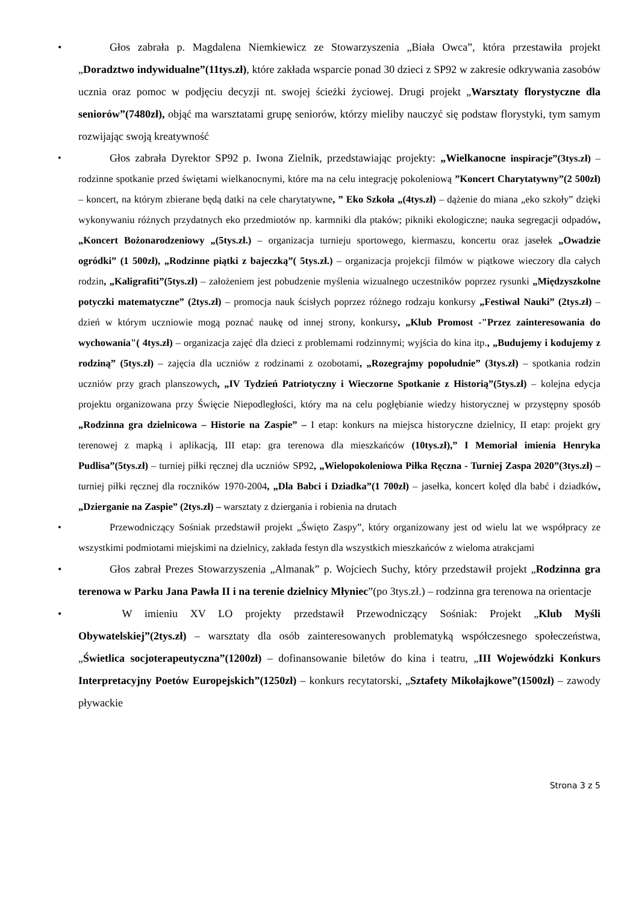• Głos zabrała p. Magdalena Niemkiewicz ze Stowarzyszenia „Biała Owca”, która przestawiła projekt „Doradztwo indywidualne”(11tys.zł), które zakłada wsparcie ponad 30 dzieci z SP92 w zakresie odkrywania zasobów ucznia oraz pomoc w podjęciu decyzji nt. swojej ścieżki życiowej. Drugi projekt „Warsztaty florystyczne dla seniorów”(7480zł), objąć ma warsztatami grupę seniorów, którzy mieliby nauczyć się podstaw florystyki, tym samym rozwijając swoją kreatywność
• Głos zabrała Dyrektor SP92 p. Iwona Zielnik, przedstawiając projekty: „Wielkanocne inspiracje”(3tys.zł) – rodzinne spotkanie przed świętami wielkanocnymi, które ma na celu integrację pokoleniową ”Koncert Charytatywny”(2 500zł) – koncert, na którym zbierane będą datki na cele charytatywne, ” Eko Szkoła „(4tys.zł) – dążenie do miana „eko szkoły” dzięki wykonywaniu różnych przydatnych eko przedmiotów np. karmniki dla ptaków; pikniki ekologiczne; nauka segregacji odpadów, „Koncert Bożonarodzeniowy „(5tys.zł.) – organizacja turnieju sportowego, kiermaszu, koncertu oraz jasełek „Owadzie ogródki” (1 500zł), „Rodzinne piątki z bajeczką”( 5tys.zł.) – organizacja projekcji filmów w piątkowe wieczory dla całych rodzin, „Kaligrafiti”(5tys.zł) – założeniem jest pobudzenie myślenia wizualnego uczestników poprzez rysunki „Międzyszkolne potyczki matematyczne” (2tys.zł) – promocja nauk ścisłych poprzez różnego rodzaju konkursy „Festiwal Nauki” (2tys.zł) – dzień w którym uczniowie mogą poznać naukę od innej strony, konkursy, „Klub Promost -"Przez zainteresowania do wychowania"( 4tys.zł) – organizacja zajęć dla dzieci z problemami rodzinnymi; wyjścia do kina itp., „Budujemy i kodujemy z rodziną” (5tys.zł) – zajęcia dla uczniów z rodzinami z ozobotami, „Rozegrajmy popołudnie” (3tys.zł) – spotkania rodzin uczniów przy grach planszowych, „IV Tydzień Patriotyczny i Wieczorne Spotkanie z Historią”(5tys.zł) – kolejna edycja projektu organizowana przy Święcie Niepodległości, który ma na celu pogłębianie wiedzy historycznej w przystępny sposób „Rodzinna gra dzielnicowa – Historie na Zaspie” – I etap: konkurs na miejsca historyczne dzielnicy, II etap: projekt gry terenowej z mapką i aplikacją, III etap: gra terenowa dla mieszkańców (10tys.zł),” I Memoriał imienia Henryka Pudlisa”(5tys.zł) – turniej piłki ręcznej dla uczniów SP92, „Wielopokoleniowa Piłka Ręczna - Turniej Zaspa 2020”(3tys.zł) – turniej piłki ręcznej dla roczników 1970-2004, „Dla Babci i Dziadka”(1 700zł) – jasełka, koncert kolęd dla babć i dziadków, „Dzierganie na Zaspie” (2tys.zł) – warsztaty z dziergania i robienia na drutach
• Przewodniczący Sośniak przedstawił projekt „Święto Zaspy”, który organizowany jest od wielu lat we współpracy ze wszystkimi podmiotami miejskimi na dzielnicy, zakłada festyn dla wszystkich mieszkańców z wieloma atrakcjami
• Głos zabrał Prezes Stowarzyszenia „Almanak” p. Wojciech Suchy, który przedstawił projekt „Rodzinna gra terenowa w Parku Jana Pawła II i na terenie dzielnicy Młyniec”(po 3tys.zł.) – rodzinna gra terenowa na orientacje
• W imieniu XV LO projekty przedstawił Przewodniczący Sośniak: Projekt „Klub Myśli Obywatelskiej”(2tys.zł) – warsztaty dla osób zainteresowanych problematyką współczesnego społeczeństwa, „Świetlica socjoterapeutyczna”(1200zł) – dofinansowanie biletów do kina i teatru, „III Wojewódzki Konkurs Interpretacyjny Poetów Europejskich”(1250zł) – konkurs recytatorski, „Sztafety Mikołajkowe”(1500zł) – zawody pływackie
Strona 3 z 5